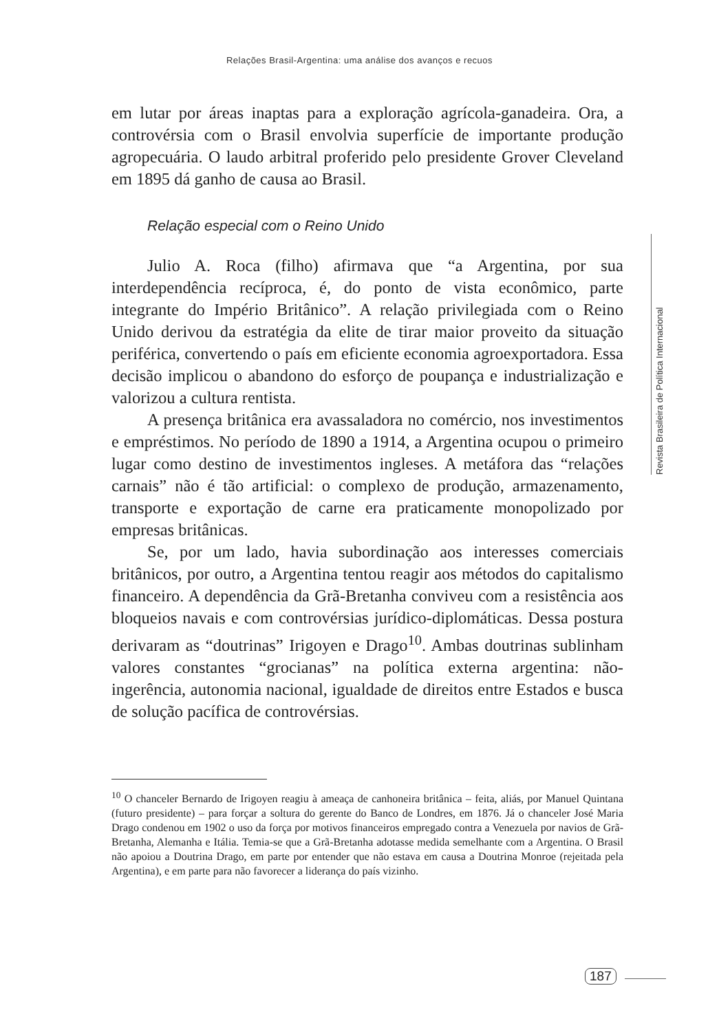Relações Brasil-Argentina: uma análise dos avanços e recuos
em lutar por áreas inaptas para a exploração agrícola-ganadeira. Ora, a controvérsia com o Brasil envolvia superfície de importante produção agropecuária. O laudo arbitral proferido pelo presidente Grover Cleveland em 1895 dá ganho de causa ao Brasil.
Relação especial com o Reino Unido
Julio A. Roca (filho) afirmava que “a Argentina, por sua interdependência recíproca, é, do ponto de vista econômico, parte integrante do Império Britânico”. A relação privilegiada com o Reino Unido derivou da estratégia da elite de tirar maior proveito da situação periférica, convertendo o país em eficiente economia agroexportadora. Essa decisão implicou o abandono do esforço de poupança e industrialização e valorizou a cultura rentista.
A presença britânica era avassaladora no comércio, nos investimentos e empréstimos. No período de 1890 a 1914, a Argentina ocupou o primeiro lugar como destino de investimentos ingleses. A metáfora das “relações carnais” não é tão artificial: o complexo de produção, armazenamento, transporte e exportação de carne era praticamente monopolizado por empresas britânicas.
Se, por um lado, havia subordinação aos interesses comerciais britânicos, por outro, a Argentina tentou reagir aos métodos do capitalismo financeiro. A dependência da Grã-Bretanha conviveu com a resistência aos bloqueios navais e com controvérsias jurídico-diplomáticas. Dessa postura derivaram as “doutrinas” Irigoyen e Drago<sup>10</sup>. Ambas doutrinas sublinham valores constantes “grocianas” na política externa argentina: não-ingerência, autonomia nacional, igualdade de direitos entre Estados e busca de solução pacífica de controvérsias.
<sup>10</sup> O chanceler Bernardo de Irigoyen reagiu à ameaça de canhoneira britânica – feita, aliás, por Manuel Quintana (futuro presidente) – para forçar a soltura do gerente do Banco de Londres, em 1876. Já o chanceler José Maria Drago condenou em 1902 o uso da força por motivos financeiros empregado contra a Venezuela por navios de Grã-Bretanha, Alemanha e Itália. Temia-se que a Grã-Bretanha adotasse medida semelhante com a Argentina. O Brasil não apoiou a Doutrina Drago, em parte por entender que não estava em causa a Doutrina Monroe (rejeitada pela Argentina), e em parte para não favorecer a liderança do país vizinho.
Revista Brasileira de Política Internacional
187